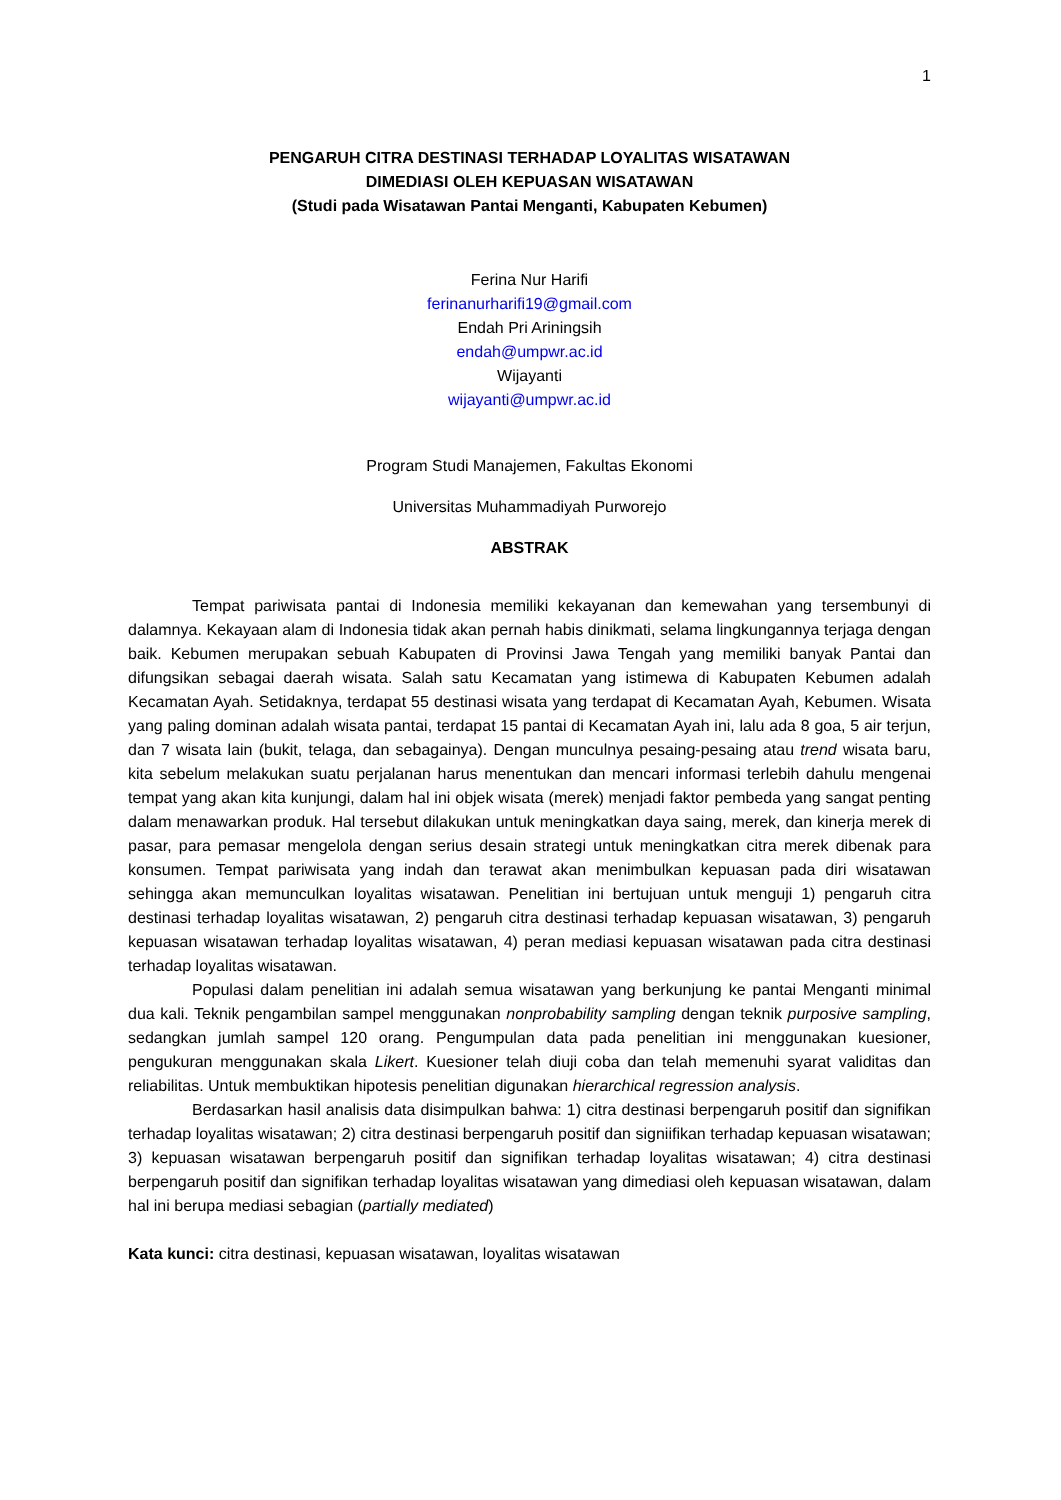1
PENGARUH CITRA DESTINASI TERHADAP LOYALITAS WISATAWAN
DIMEDIASI OLEH KEPUASAN WISATAWAN
(Studi pada Wisatawan Pantai Menganti, Kabupaten Kebumen)
Ferina Nur Harifi
ferinanurharifi19@gmail.com
Endah Pri Ariningsih
endah@umpwr.ac.id
Wijayanti
wijayanti@umpwr.ac.id
Program Studi Manajemen, Fakultas Ekonomi
Universitas Muhammadiyah Purworejo
ABSTRAK
Tempat pariwisata pantai di Indonesia memiliki kekayanan dan kemewahan yang tersembunyi di dalamnya. Kekayaan alam di Indonesia tidak akan pernah habis dinikmati, selama lingkungannya terjaga dengan baik. Kebumen merupakan sebuah Kabupaten di Provinsi Jawa Tengah yang memiliki banyak Pantai dan difungsikan sebagai daerah wisata. Salah satu Kecamatan yang istimewa di Kabupaten Kebumen adalah Kecamatan Ayah. Setidaknya, terdapat 55 destinasi wisata yang terdapat di Kecamatan Ayah, Kebumen. Wisata yang paling dominan adalah wisata pantai, terdapat 15 pantai di Kecamatan Ayah ini, lalu ada 8 goa, 5 air terjun, dan 7 wisata lain (bukit, telaga, dan sebagainya). Dengan munculnya pesaing-pesaing atau trend wisata baru, kita sebelum melakukan suatu perjalanan harus menentukan dan mencari informasi terlebih dahulu mengenai tempat yang akan kita kunjungi, dalam hal ini objek wisata (merek) menjadi faktor pembeda yang sangat penting dalam menawarkan produk. Hal tersebut dilakukan untuk meningkatkan daya saing, merek, dan kinerja merek di pasar, para pemasar mengelola dengan serius desain strategi untuk meningkatkan citra merek dibenak para konsumen. Tempat pariwisata yang indah dan terawat akan menimbulkan kepuasan pada diri wisatawan sehingga akan memunculkan loyalitas wisatawan. Penelitian ini bertujuan untuk menguji 1) pengaruh citra destinasi terhadap loyalitas wisatawan, 2) pengaruh citra destinasi terhadap kepuasan wisatawan, 3) pengaruh kepuasan wisatawan terhadap loyalitas wisatawan, 4) peran mediasi kepuasan wisatawan pada citra destinasi terhadap loyalitas wisatawan.
Populasi dalam penelitian ini adalah semua wisatawan yang berkunjung ke pantai Menganti minimal dua kali. Teknik pengambilan sampel menggunakan nonprobability sampling dengan teknik purposive sampling, sedangkan jumlah sampel 120 orang. Pengumpulan data pada penelitian ini menggunakan kuesioner, pengukuran menggunakan skala Likert. Kuesioner telah diuji coba dan telah memenuhi syarat validitas dan reliabilitas. Untuk membuktikan hipotesis penelitian digunakan hierarchical regression analysis.
Berdasarkan hasil analisis data disimpulkan bahwa: 1) citra destinasi berpengaruh positif dan signifikan terhadap loyalitas wisatawan; 2) citra destinasi berpengaruh positif dan signiifikan terhadap kepuasan wisatawan; 3) kepuasan wisatawan berpengaruh positif dan signifikan terhadap loyalitas wisatawan; 4) citra destinasi berpengaruh positif dan signifikan terhadap loyalitas wisatawan yang dimediasi oleh kepuasan wisatawan, dalam hal ini berupa mediasi sebagian (partially mediated)
Kata kunci: citra destinasi, kepuasan wisatawan, loyalitas wisatawan